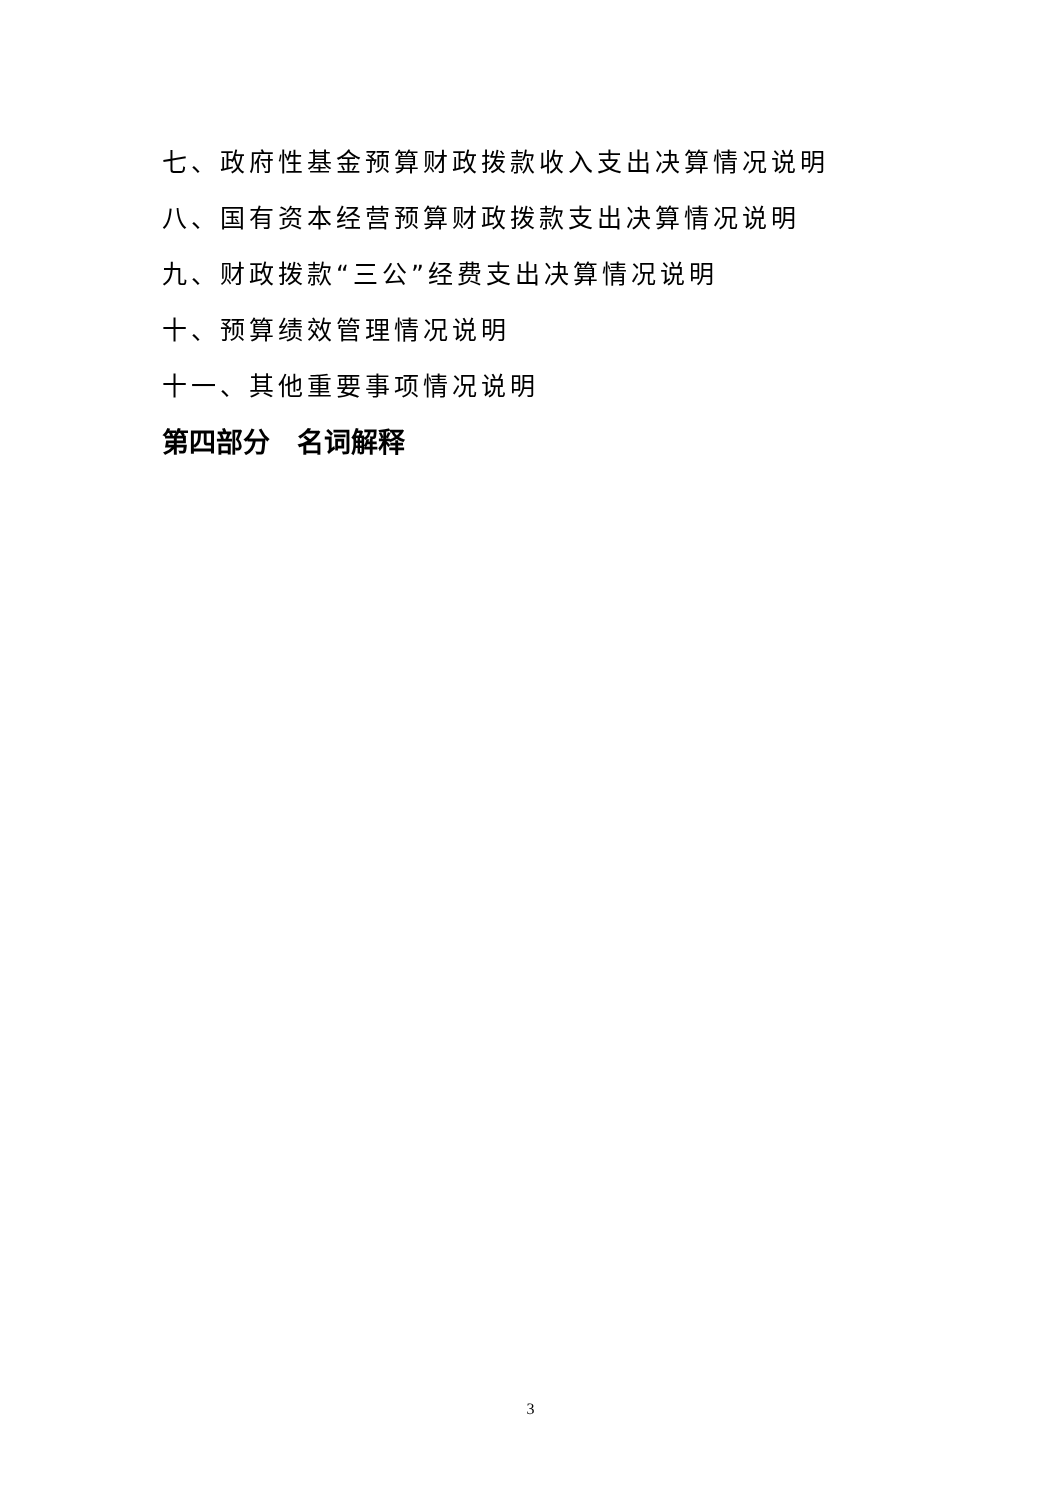七、政府性基金预算财政拨款收入支出决算情况说明
八、国有资本经营预算财政拨款支出决算情况说明
九、财政拨款“三公”经费支出决算情况说明
十、预算绩效管理情况说明
十一、其他重要事项情况说明
第四部分　名词解释
3